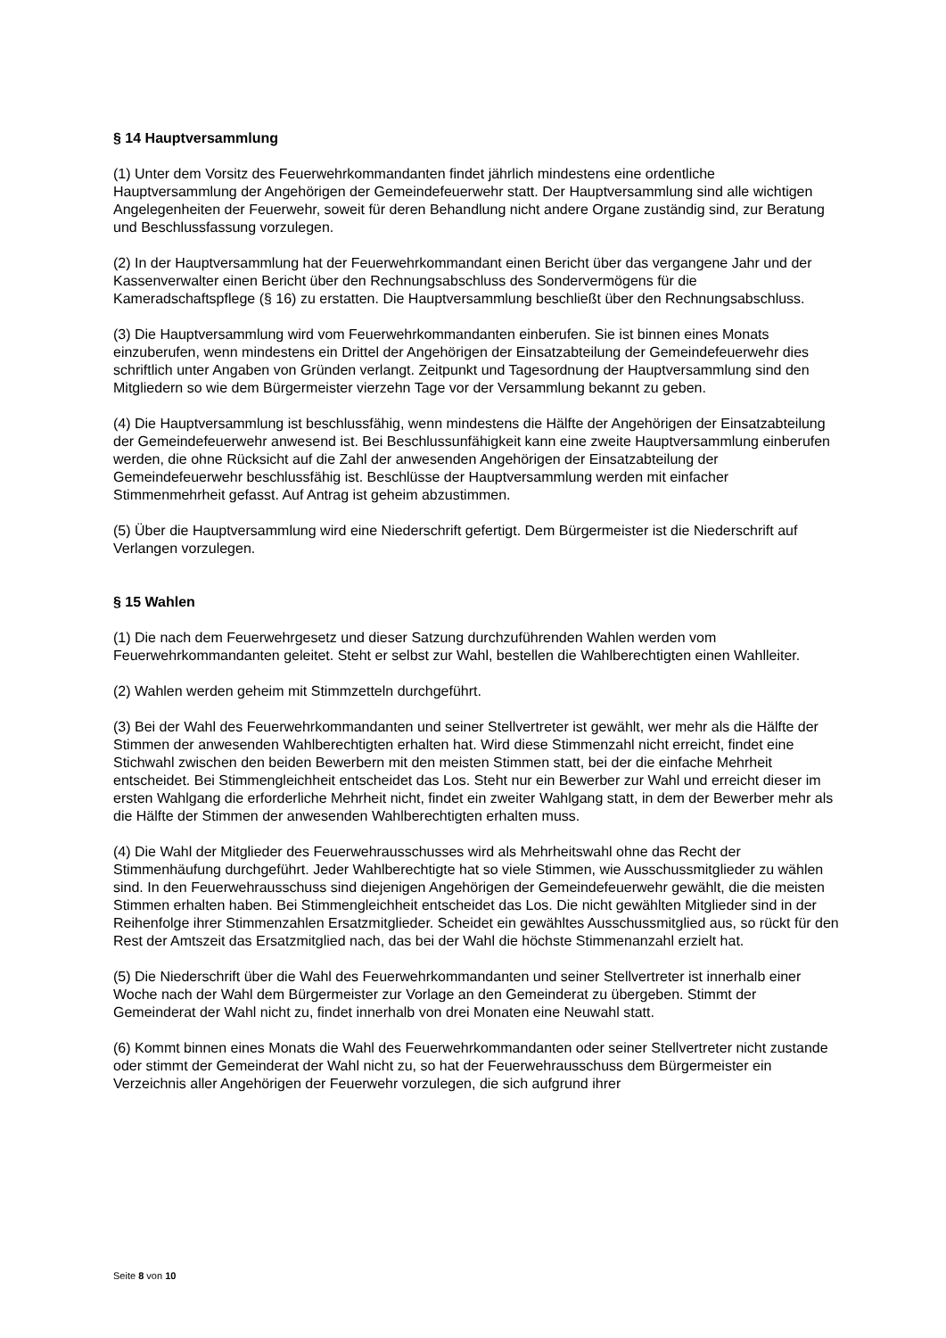§ 14 Hauptversammlung
(1) Unter dem Vorsitz des Feuerwehrkommandanten findet jährlich mindestens eine ordentliche Hauptversammlung der Angehörigen der Gemeindefeuerwehr statt. Der Hauptversammlung sind alle wichtigen Angelegenheiten der Feuerwehr, soweit für deren Behandlung nicht andere Organe zuständig sind, zur Beratung und Beschlussfassung vorzulegen.
(2) In der Hauptversammlung hat der Feuerwehrkommandant einen Bericht über das vergangene Jahr und der Kassenverwalter einen Bericht über den Rechnungsabschluss des Sondervermögens für die Kameradschaftspflege (§ 16) zu erstatten. Die Hauptversammlung beschließt über den Rechnungsabschluss.
(3) Die Hauptversammlung wird vom Feuerwehrkommandanten einberufen. Sie ist binnen eines Monats einzuberufen, wenn mindestens ein Drittel der Angehörigen der Einsatzabteilung der Gemeindefeuerwehr dies schriftlich unter Angaben von Gründen verlangt. Zeitpunkt und Tagesordnung der Hauptversammlung sind den Mitgliedern so wie dem Bürgermeister vierzehn Tage vor der Versammlung bekannt zu geben.
(4) Die Hauptversammlung ist beschlussfähig, wenn mindestens die Hälfte der Angehörigen der Einsatzabteilung der Gemeindefeuerwehr anwesend ist. Bei Beschlussunfähigkeit kann eine zweite Hauptversammlung einberufen werden, die ohne Rücksicht auf die Zahl der anwesenden Angehörigen der Einsatzabteilung der Gemeindefeuerwehr beschlussfähig ist. Beschlüsse der Hauptversammlung werden mit einfacher Stimmenmehrheit gefasst. Auf Antrag ist geheim abzustimmen.
(5) Über die Hauptversammlung wird eine Niederschrift gefertigt. Dem Bürgermeister ist die Niederschrift auf Verlangen vorzulegen.
§ 15 Wahlen
(1) Die nach dem Feuerwehrgesetz und dieser Satzung durchzuführenden Wahlen werden vom Feuerwehrkommandanten geleitet. Steht er selbst zur Wahl, bestellen die Wahlberechtigten einen Wahlleiter.
(2) Wahlen werden geheim mit Stimmzetteln durchgeführt.
(3) Bei der Wahl des Feuerwehrkommandanten und seiner Stellvertreter ist gewählt, wer mehr als die Hälfte der Stimmen der anwesenden Wahlberechtigten erhalten hat. Wird diese Stimmenzahl nicht erreicht, findet eine Stichwahl zwischen den beiden Bewerbern mit den meisten Stimmen statt, bei der die einfache Mehrheit entscheidet. Bei Stimmengleichheit entscheidet das Los. Steht nur ein Bewerber zur Wahl und erreicht dieser im ersten Wahlgang die erforderliche Mehrheit nicht, findet ein zweiter Wahlgang statt, in dem der Bewerber mehr als die Hälfte der Stimmen der anwesenden Wahlberechtigten erhalten muss.
(4) Die Wahl der Mitglieder des Feuerwehrausschusses wird als Mehrheitswahl ohne das Recht der Stimmenhäufung durchgeführt. Jeder Wahlberechtigte hat so viele Stimmen, wie Ausschussmitglieder zu wählen sind. In den Feuerwehrausschuss sind diejenigen Angehörigen der Gemeindefeuerwehr gewählt, die die meisten Stimmen erhalten haben. Bei Stimmengleichheit entscheidet das Los. Die nicht gewählten Mitglieder sind in der Reihenfolge ihrer Stimmenzahlen Ersatzmitglieder. Scheidet ein gewähltes Ausschussmitglied aus, so rückt für den Rest der Amtszeit das Ersatzmitglied nach, das bei der Wahl die höchste Stimmenanzahl erzielt hat.
(5) Die Niederschrift über die Wahl des Feuerwehrkommandanten und seiner Stellvertreter ist innerhalb einer Woche nach der Wahl dem Bürgermeister zur Vorlage an den Gemeinderat zu übergeben. Stimmt der Gemeinderat der Wahl nicht zu, findet innerhalb von drei Monaten eine Neuwahl statt.
(6) Kommt binnen eines Monats die Wahl des Feuerwehrkommandanten oder seiner Stellvertreter nicht zustande oder stimmt der Gemeinderat der Wahl nicht zu, so hat der Feuerwehrausschuss dem Bürgermeister ein Verzeichnis aller Angehörigen der Feuerwehr vorzulegen, die sich aufgrund ihrer
Seite 8 von 10